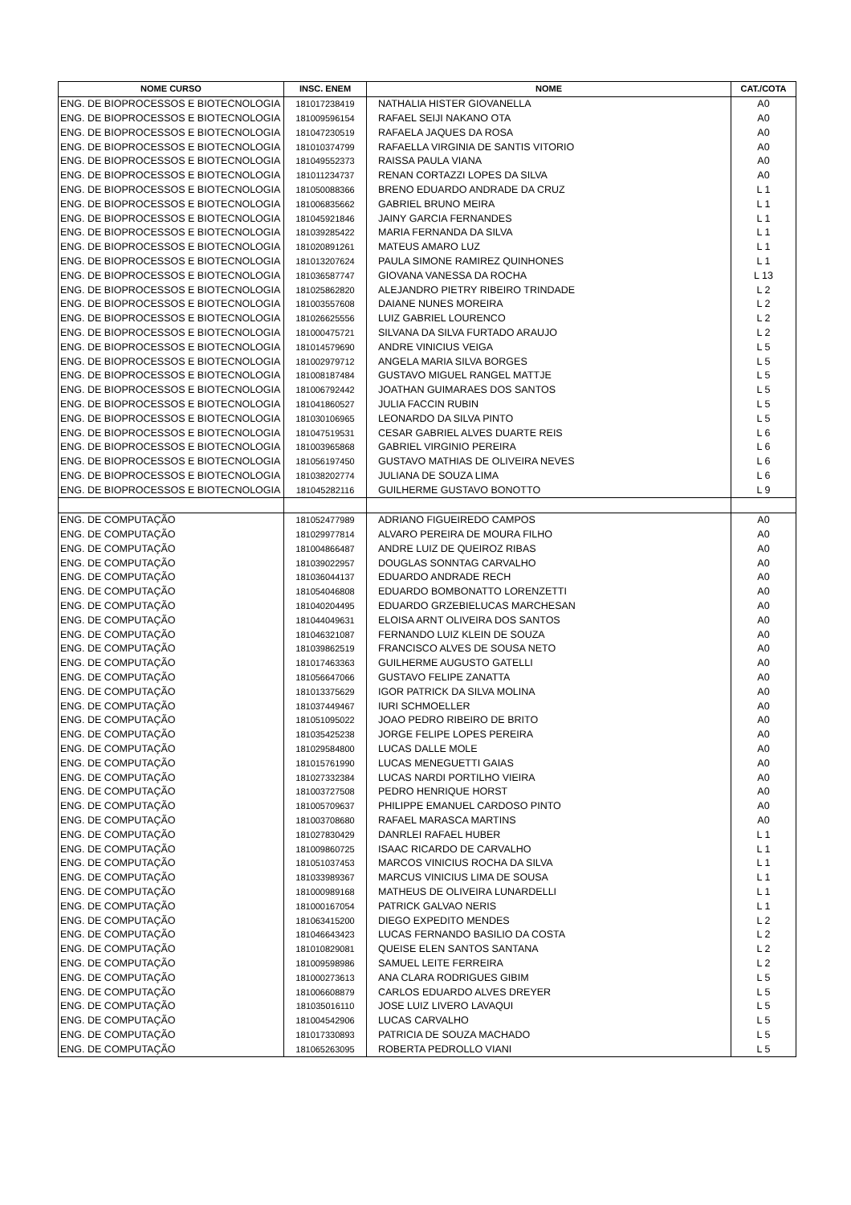| NOME CURSO | INSC. ENEM | NOME | CAT./COTA |
| --- | --- | --- | --- |
| ENG. DE BIOPROCESSOS E BIOTECNOLOGIA | 181017238419 | NATHALIA HISTER GIOVANELLA | A0 |
| ENG. DE BIOPROCESSOS E BIOTECNOLOGIA | 181009596154 | RAFAEL SEIJI NAKANO OTA | A0 |
| ENG. DE BIOPROCESSOS E BIOTECNOLOGIA | 181047230519 | RAFAELA JAQUES DA ROSA | A0 |
| ENG. DE BIOPROCESSOS E BIOTECNOLOGIA | 181010374799 | RAFAELLA VIRGINIA DE SANTIS VITORIO | A0 |
| ENG. DE BIOPROCESSOS E BIOTECNOLOGIA | 181049552373 | RAISSA PAULA VIANA | A0 |
| ENG. DE BIOPROCESSOS E BIOTECNOLOGIA | 181011234737 | RENAN CORTAZZI LOPES DA SILVA | A0 |
| ENG. DE BIOPROCESSOS E BIOTECNOLOGIA | 181050088366 | BRENO EDUARDO ANDRADE DA CRUZ | L 1 |
| ENG. DE BIOPROCESSOS E BIOTECNOLOGIA | 181006835662 | GABRIEL BRUNO MEIRA | L 1 |
| ENG. DE BIOPROCESSOS E BIOTECNOLOGIA | 181045921846 | JAINY GARCIA FERNANDES | L 1 |
| ENG. DE BIOPROCESSOS E BIOTECNOLOGIA | 181039285422 | MARIA FERNANDA DA SILVA | L 1 |
| ENG. DE BIOPROCESSOS E BIOTECNOLOGIA | 181020891261 | MATEUS AMARO LUZ | L 1 |
| ENG. DE BIOPROCESSOS E BIOTECNOLOGIA | 181013207624 | PAULA SIMONE RAMIREZ QUINHONES | L 1 |
| ENG. DE BIOPROCESSOS E BIOTECNOLOGIA | 181036587747 | GIOVANA VANESSA DA ROCHA | L 13 |
| ENG. DE BIOPROCESSOS E BIOTECNOLOGIA | 181025862820 | ALEJANDRO PIETRY RIBEIRO TRINDADE | L 2 |
| ENG. DE BIOPROCESSOS E BIOTECNOLOGIA | 181003557608 | DAIANE NUNES MOREIRA | L 2 |
| ENG. DE BIOPROCESSOS E BIOTECNOLOGIA | 181026625556 | LUIZ GABRIEL LOURENCO | L 2 |
| ENG. DE BIOPROCESSOS E BIOTECNOLOGIA | 181000475721 | SILVANA DA SILVA FURTADO ARAUJO | L 2 |
| ENG. DE BIOPROCESSOS E BIOTECNOLOGIA | 181014579690 | ANDRE VINICIUS VEIGA | L 5 |
| ENG. DE BIOPROCESSOS E BIOTECNOLOGIA | 181002979712 | ANGELA MARIA SILVA BORGES | L 5 |
| ENG. DE BIOPROCESSOS E BIOTECNOLOGIA | 181008187484 | GUSTAVO MIGUEL RANGEL MATTJE | L 5 |
| ENG. DE BIOPROCESSOS E BIOTECNOLOGIA | 181006792442 | JOATHAN GUIMARAES DOS SANTOS | L 5 |
| ENG. DE BIOPROCESSOS E BIOTECNOLOGIA | 181041860527 | JULIA FACCIN RUBIN | L 5 |
| ENG. DE BIOPROCESSOS E BIOTECNOLOGIA | 181030106965 | LEONARDO DA SILVA PINTO | L 5 |
| ENG. DE BIOPROCESSOS E BIOTECNOLOGIA | 181047519531 | CESAR GABRIEL ALVES DUARTE REIS | L 6 |
| ENG. DE BIOPROCESSOS E BIOTECNOLOGIA | 181003965868 | GABRIEL VIRGINIO PEREIRA | L 6 |
| ENG. DE BIOPROCESSOS E BIOTECNOLOGIA | 181056197450 | GUSTAVO MATHIAS DE OLIVEIRA NEVES | L 6 |
| ENG. DE BIOPROCESSOS E BIOTECNOLOGIA | 181038202774 | JULIANA DE SOUZA LIMA | L 6 |
| ENG. DE BIOPROCESSOS E BIOTECNOLOGIA | 181045282116 | GUILHERME GUSTAVO BONOTTO | L 9 |
| ENG. DE COMPUTAÇÃO | 181052477989 | ADRIANO FIGUEIREDO CAMPOS | A0 |
| ENG. DE COMPUTAÇÃO | 181029977814 | ALVARO PEREIRA DE MOURA FILHO | A0 |
| ENG. DE COMPUTAÇÃO | 181004866487 | ANDRE LUIZ DE QUEIROZ RIBAS | A0 |
| ENG. DE COMPUTAÇÃO | 181039022957 | DOUGLAS SONNTAG CARVALHO | A0 |
| ENG. DE COMPUTAÇÃO | 181036044137 | EDUARDO ANDRADE RECH | A0 |
| ENG. DE COMPUTAÇÃO | 181054046808 | EDUARDO BOMBONATTO LORENZETTI | A0 |
| ENG. DE COMPUTAÇÃO | 181040204495 | EDUARDO GRZEBIELUCAS MARCHESAN | A0 |
| ENG. DE COMPUTAÇÃO | 181044049631 | ELOISA ARNT OLIVEIRA DOS SANTOS | A0 |
| ENG. DE COMPUTAÇÃO | 181046321087 | FERNANDO LUIZ KLEIN DE SOUZA | A0 |
| ENG. DE COMPUTAÇÃO | 181039862519 | FRANCISCO ALVES DE SOUSA NETO | A0 |
| ENG. DE COMPUTAÇÃO | 181017463363 | GUILHERME AUGUSTO GATELLI | A0 |
| ENG. DE COMPUTAÇÃO | 181056647066 | GUSTAVO FELIPE ZANATTA | A0 |
| ENG. DE COMPUTAÇÃO | 181013375629 | IGOR PATRICK DA SILVA MOLINA | A0 |
| ENG. DE COMPUTAÇÃO | 181037449467 | IURI SCHMOELLER | A0 |
| ENG. DE COMPUTAÇÃO | 181051095022 | JOAO PEDRO RIBEIRO DE BRITO | A0 |
| ENG. DE COMPUTAÇÃO | 181035425238 | JORGE FELIPE LOPES PEREIRA | A0 |
| ENG. DE COMPUTAÇÃO | 181029584800 | LUCAS DALLE MOLE | A0 |
| ENG. DE COMPUTAÇÃO | 181015761990 | LUCAS MENEGUETTI GAIAS | A0 |
| ENG. DE COMPUTAÇÃO | 181027332384 | LUCAS NARDI PORTILHO VIEIRA | A0 |
| ENG. DE COMPUTAÇÃO | 181003727508 | PEDRO HENRIQUE HORST | A0 |
| ENG. DE COMPUTAÇÃO | 181005709637 | PHILIPPE EMANUEL CARDOSO PINTO | A0 |
| ENG. DE COMPUTAÇÃO | 181003708680 | RAFAEL MARASCA MARTINS | A0 |
| ENG. DE COMPUTAÇÃO | 181027830429 | DANRLEI RAFAEL HUBER | L 1 |
| ENG. DE COMPUTAÇÃO | 181009860725 | ISAAC RICARDO DE CARVALHO | L 1 |
| ENG. DE COMPUTAÇÃO | 181051037453 | MARCOS VINICIUS ROCHA DA SILVA | L 1 |
| ENG. DE COMPUTAÇÃO | 181033989367 | MARCUS VINICIUS LIMA DE SOUSA | L 1 |
| ENG. DE COMPUTAÇÃO | 181000989168 | MATHEUS DE OLIVEIRA LUNARDELLI | L 1 |
| ENG. DE COMPUTAÇÃO | 181000167054 | PATRICK GALVAO NERIS | L 1 |
| ENG. DE COMPUTAÇÃO | 181063415200 | DIEGO EXPEDITO MENDES | L 2 |
| ENG. DE COMPUTAÇÃO | 181046643423 | LUCAS FERNANDO BASILIO DA COSTA | L 2 |
| ENG. DE COMPUTAÇÃO | 181010829081 | QUEISE ELEN SANTOS SANTANA | L 2 |
| ENG. DE COMPUTAÇÃO | 181009598986 | SAMUEL LEITE FERREIRA | L 2 |
| ENG. DE COMPUTAÇÃO | 181000273613 | ANA CLARA RODRIGUES GIBIM | L 5 |
| ENG. DE COMPUTAÇÃO | 181006608879 | CARLOS EDUARDO ALVES DREYER | L 5 |
| ENG. DE COMPUTAÇÃO | 181035016110 | JOSE LUIZ LIVERO LAVAQUI | L 5 |
| ENG. DE COMPUTAÇÃO | 181004542906 | LUCAS CARVALHO | L 5 |
| ENG. DE COMPUTAÇÃO | 181017330893 | PATRICIA DE SOUZA MACHADO | L 5 |
| ENG. DE COMPUTAÇÃO | 181065263095 | ROBERTA PEDROLLO VIANI | L 5 |